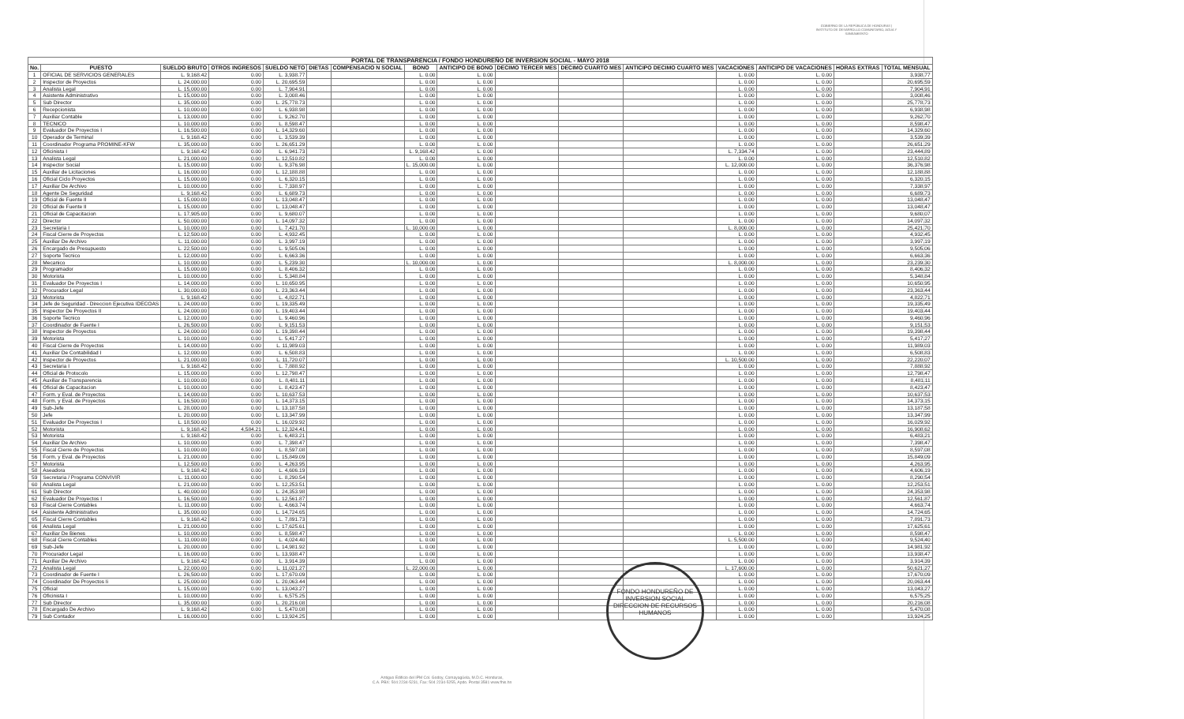GOBIERNO DE LA REPÚBLICA DE HONDURAS | INSTITUTO DE DESARROLLO COMUNITARIO, AGUA Y SANEAMIENTO
| PORTAL DE TRANSPARENCIA / FONDO HONDUREÑO DE INVERSION SOCIAL - MAYO 2018 | | | | | | | | | | | | | | | |
| --- | --- | --- | --- | --- | --- | --- | --- | --- | --- | --- | --- | --- | --- | --- | --- |
| No. | PUESTO | SUELDO BRUTO | OTROS INGRESOS | SUELDO NETO | DIETAS | COMPENSACIO N SOCIAL | BONO | ANTICIPO DE BONO | DECIMO TERCER MES | DECIMO CUARTO MES | ANTICIPO DECIMO CUARTO MES | VACACIONES | ANTICIPO DE VACACIONES | HORAS EXTRAS | TOTAL MENSUAL |
| 1 | OFICIAL DE SERVICIOS GENERALES | L. 9,168.42 | 0.00 | L. 3,938.77 | | | L. 0.00 | L. 0.00 | | | | L. 0.00 | L. 0.00 | | 3,938.77 |
| 2 | Inspector de Proyectos | L. 24,000.00 | 0.00 | L. 20,695.59 | | | L. 0.00 | L. 0.00 | | | | L. 0.00 | L. 0.00 | | 20,695.59 |
| 3 | Analista Legal | L. 15,000.00 | 0.00 | L. 7,904.91 | | | L. 0.00 | L. 0.00 | | | | L. 0.00 | L. 0.00 | | 7,904.91 |
| 4 | Asistente Administrativo | L. 15,000.00 | 0.00 | L. 3,008.46 | | | L. 0.00 | L. 0.00 | | | | L. 0.00 | L. 0.00 | | 3,008.46 |
| 5 | Sub Director | L. 35,000.00 | 0.00 | L. 25,778.73 | | | L. 0.00 | L. 0.00 | | | | L. 0.00 | L. 0.00 | | 25,778.73 |
| 6 | Recepcionista | L. 10,000.00 | 0.00 | L. 6,938.98 | | | L. 0.00 | L. 0.00 | | | | L. 0.00 | L. 0.00 | | 6,938.98 |
| 7 | Auxiliar Contable | L. 13,000.00 | 0.00 | L. 9,262.70 | | | L. 0.00 | L. 0.00 | | | | L. 0.00 | L. 0.00 | | 9,262.70 |
| 8 | TECNICO | L. 10,000.00 | 0.00 | L. 8,598.47 | | | L. 0.00 | L. 0.00 | | | | L. 0.00 | L. 0.00 | | 8,598.47 |
| 9 | Evaluador De Proyectos I | L. 16,500.00 | 0.00 | L. 14,329.60 | | | L. 0.00 | L. 0.00 | | | | L. 0.00 | L. 0.00 | | 14,329.60 |
| 10 | Operador de Terminal | L. 9,168.42 | 0.00 | L. 3,539.39 | | | L. 0.00 | L. 0.00 | | | | L. 0.00 | L. 0.00 | | 3,539.39 |
| 11 | Coordinador Programa PROMINE-KFW | L. 35,000.00 | 0.00 | L. 26,651.29 | | | L. 0.00 | L. 0.00 | | | | L. 0.00 | L. 0.00 | | 26,651.29 |
| 12 | Oficinista I | L. 9,168.42 | 0.00 | L. 6,941.73 | | | L. 9,168.42 | L. 0.00 | | | | L. 7,334.74 | L. 0.00 | | 23,444.89 |
| 13 | Analista Legal | L. 21,000.00 | 0.00 | L. 12,510.82 | | | L. 0.00 | L. 0.00 | | | | L. 0.00 | L. 0.00 | | 12,510.82 |
| 14 | Inspector Social | L. 15,000.00 | 0.00 | L. 9,376.98 | | | L. 15,000.00 | L. 0.00 | | | | L. 12,000.00 | L. 0.00 | | 36,376.98 |
| 15 | Auxiliar de Licitaciones | L. 16,000.00 | 0.00 | L. 12,188.88 | | | L. 0.00 | L. 0.00 | | | | L. 0.00 | L. 0.00 | | 12,188.88 |
| 16 | Oficial Ciclo Proyectos | L. 15,000.00 | 0.00 | L. 6,320.15 | | | L. 0.00 | L. 0.00 | | | | L. 0.00 | L. 0.00 | | 6,320.15 |
| 17 | Auxiliar De Archivo | L. 10,000.00 | 0.00 | L. 7,338.97 | | | L. 0.00 | L. 0.00 | | | | L. 0.00 | L. 0.00 | | 7,338.97 |
| 18 | Agente De Seguridad | L. 9,168.42 | 0.00 | L. 6,689.73 | | | L. 0.00 | L. 0.00 | | | | L. 0.00 | L. 0.00 | | 6,689.73 |
| 19 | Oficial de Fuente II | L. 15,000.00 | 0.00 | L. 13,048.47 | | | L. 0.00 | L. 0.00 | | | | L. 0.00 | L. 0.00 | | 13,048.47 |
| 20 | Oficial de Fuente II | L. 15,000.00 | 0.00 | L. 13,048.47 | | | L. 0.00 | L. 0.00 | | | | L. 0.00 | L. 0.00 | | 13,048.47 |
| 21 | Oficial de Capacitacion | L. 17,905.00 | 0.00 | L. 9,680.07 | | | L. 0.00 | L. 0.00 | | | | L. 0.00 | L. 0.00 | | 9,680.07 |
| 22 | Director | L. 50,000.00 | 0.00 | L. 14,097.32 | | | L. 0.00 | L. 0.00 | | | | L. 0.00 | L. 0.00 | | 14,097.32 |
| 23 | Secretaria I | L. 10,000.00 | 0.00 | L. 7,421.70 | | | L. 10,000.00 | L. 0.00 | | | | L. 8,000.00 | L. 0.00 | | 25,421.70 |
| 24 | Fiscal Cierre de Proyectos | L. 12,500.00 | 0.00 | L. 4,932.45 | | | L. 0.00 | L. 0.00 | | | | L. 0.00 | L. 0.00 | | 4,932.45 |
| 25 | Auxiliar De Archivo | L. 11,000.00 | 0.00 | L. 3,997.19 | | | L. 0.00 | L. 0.00 | | | | L. 0.00 | L. 0.00 | | 3,997.19 |
| 26 | Encargado de Presupuesto | L. 22,500.00 | 0.00 | L. 9,505.06 | | | L. 0.00 | L. 0.00 | | | | L. 0.00 | L. 0.00 | | 9,505.06 |
| 27 | Soporte Tecnico | L. 12,000.00 | 0.00 | L. 6,663.36 | | | L. 0.00 | L. 0.00 | | | | L. 0.00 | L. 0.00 | | 6,663.36 |
| 28 | Mecanico | L. 10,000.00 | 0.00 | L. 5,239.30 | | | L. 10,000.00 | L. 0.00 | | | | L. 8,000.00 | L. 0.00 | | 23,239.30 |
| 29 | Programador | L. 15,000.00 | 0.00 | L. 8,406.32 | | | L. 0.00 | L. 0.00 | | | | L. 0.00 | L. 0.00 | | 8,406.32 |
| 30 | Motorista | L. 10,000.00 | 0.00 | L. 5,348.84 | | | L. 0.00 | L. 0.00 | | | | L. 0.00 | L. 0.00 | | 5,348.84 |
| 31 | Evaluador De Proyectos I | L. 14,000.00 | 0.00 | L. 10,650.95 | | | L. 0.00 | L. 0.00 | | | | L. 0.00 | L. 0.00 | | 10,650.95 |
| 32 | Procurador Legal | L. 30,000.00 | 0.00 | L. 23,363.44 | | | L. 0.00 | L. 0.00 | | | | L. 0.00 | L. 0.00 | | 23,363.44 |
| 33 | Motorista | L. 9,168.42 | 0.00 | L. 4,822.71 | | | L. 0.00 | L. 0.00 | | | | L. 0.00 | L. 0.00 | | 4,822.71 |
| 34 | Jefe de Seguridad - Direccion Ejecutiva IDECOAS | L. 24,000.00 | 0.00 | L. 19,335.49 | | | L. 0.00 | L. 0.00 | | | | L. 0.00 | L. 0.00 | | 19,335.49 |
| 35 | Inspector De Proyectos II | L. 24,000.00 | 0.00 | L. 19,403.44 | | | L. 0.00 | L. 0.00 | | | | L. 0.00 | L. 0.00 | | 19,403.44 |
| 36 | Soporte Tecnico | L. 12,000.00 | 0.00 | L. 9,460.96 | | | L. 0.00 | L. 0.00 | | | | L. 0.00 | L. 0.00 | | 9,460.96 |
| 37 | Coordinador de Fuente I | L. 26,500.00 | 0.00 | L. 9,151.53 | | | L. 0.00 | L. 0.00 | | | | L. 0.00 | L. 0.00 | | 9,151.53 |
| 38 | Inspector de Proyectos | L. 24,000.00 | 0.00 | L. 19,398.44 | | | L. 0.00 | L. 0.00 | | | | L. 0.00 | L. 0.00 | | 19,398.44 |
| 39 | Motorista | L. 10,000.00 | 0.00 | L. 5,417.27 | | | L. 0.00 | L. 0.00 | | | | L. 0.00 | L. 0.00 | | 5,417.27 |
| 40 | Fiscal Cierre de Proyectos | L. 14,000.00 | 0.00 | L. 11,989.03 | | | L. 0.00 | L. 0.00 | | | | L. 0.00 | L. 0.00 | | 11,989.03 |
| 41 | Auxiliar De Contabilidad I | L. 12,000.00 | 0.00 | L. 6,508.83 | | | L. 0.00 | L. 0.00 | | | | L. 0.00 | L. 0.00 | | 6,508.83 |
| 42 | Inspector de Proyectos | L. 21,000.00 | 0.00 | L. 11,720.07 | | | L. 0.00 | L. 0.00 | | | | L. 10,500.00 | L. 0.00 | | 22,220.07 |
| 43 | Secretaria I | L. 9,168.42 | 0.00 | L. 7,888.92 | | | L. 0.00 | L. 0.00 | | | | L. 0.00 | L. 0.00 | | 7,888.92 |
| 44 | Oficial de Protocolo | L. 15,000.00 | 0.00 | L. 12,798.47 | | | L. 0.00 | L. 0.00 | | | | L. 0.00 | L. 0.00 | | 12,798.47 |
| 45 | Auxiliar de Transparencia | L. 10,000.00 | 0.00 | L. 8,481.11 | | | L. 0.00 | L. 0.00 | | | | L. 0.00 | L. 0.00 | | 8,481.11 |
| 46 | Oficial de Capacitacion | L. 10,000.00 | 0.00 | L. 8,423.47 | | | L. 0.00 | L. 0.00 | | | | L. 0.00 | L. 0.00 | | 8,423.47 |
| 47 | Form. y Eval. de Proyectos | L. 14,000.00 | 0.00 | L. 10,637.53 | | | L. 0.00 | L. 0.00 | | | | L. 0.00 | L. 0.00 | | 10,637.53 |
| 48 | Form. y Eval. de Proyectos | L. 16,500.00 | 0.00 | L. 14,373.15 | | | L. 0.00 | L. 0.00 | | | | L. 0.00 | L. 0.00 | | 14,373.15 |
| 49 | Sub-Jefe | L. 28,000.00 | 0.00 | L. 13,187.58 | | | L. 0.00 | L. 0.00 | | | | L. 0.00 | L. 0.00 | | 13,187.58 |
| 50 | Jefe | L. 20,000.00 | 0.00 | L. 13,347.99 | | | L. 0.00 | L. 0.00 | | | | L. 0.00 | L. 0.00 | | 13,347.99 |
| 51 | Evaluador De Proyectos I | L. 18,500.00 | 0.00 | L. 16,029.92 | | | L. 0.00 | L. 0.00 | | | | L. 0.00 | L. 0.00 | | 16,029.92 |
| 52 | Motorista | L. 9,168.42 | 4,584.21 | L. 12,324.41 | | | L. 0.00 | L. 0.00 | | | | L. 0.00 | L. 0.00 | | 16,908.62 |
| 53 | Motorista | L. 9,168.42 | 0.00 | L. 6,483.21 | | | L. 0.00 | L. 0.00 | | | | L. 0.00 | L. 0.00 | | 6,483.21 |
| 54 | Auxiliar De Archivo | L. 10,000.00 | 0.00 | L. 7,398.47 | | | L. 0.00 | L. 0.00 | | | | L. 0.00 | L. 0.00 | | 7,398.47 |
| 55 | Fiscal Cierre de Proyectos | L. 10,000.00 | 0.00 | L. 8,597.08 | | | L. 0.00 | L. 0.00 | | | | L. 0.00 | L. 0.00 | | 8,597.08 |
| 56 | Form. y Eval. de Proyectos | L. 21,000.00 | 0.00 | L. 15,849.09 | | | L. 0.00 | L. 0.00 | | | | L. 0.00 | L. 0.00 | | 15,849.09 |
| 57 | Motorista | L. 12,500.00 | 0.00 | L. 4,263.95 | | | L. 0.00 | L. 0.00 | | | | L. 0.00 | L. 0.00 | | 4,263.95 |
| 58 | Aseadora | L. 9,168.42 | 0.00 | L. 4,606.19 | | | L. 0.00 | L. 0.00 | | | | L. 0.00 | L. 0.00 | | 4,606.19 |
| 59 | Secretaria / Programa CONVIVIR | L. 11,000.00 | 0.00 | L. 8,290.54 | | | L. 0.00 | L. 0.00 | | | | L. 0.00 | L. 0.00 | | 8,290.54 |
| 60 | Analista Legal | L. 21,000.00 | 0.00 | L. 12,253.51 | | | L. 0.00 | L. 0.00 | | | | L. 0.00 | L. 0.00 | | 12,253.51 |
| 61 | Sub Director | L. 40,000.00 | 0.00 | L. 24,353.98 | | | L. 0.00 | L. 0.00 | | | | L. 0.00 | L. 0.00 | | 24,353.98 |
| 62 | Evaluador De Proyectos I | L. 16,500.00 | 0.00 | L. 12,561.87 | | | L. 0.00 | L. 0.00 | | | | L. 0.00 | L. 0.00 | | 12,561.87 |
| 63 | Fiscal Cierre Contables | L. 11,000.00 | 0.00 | L. 4,663.74 | | | L. 0.00 | L. 0.00 | | | | L. 0.00 | L. 0.00 | | 4,663.74 |
| 64 | Asistente Administrativo | L. 35,000.00 | 0.00 | L. 14,724.65 | | | L. 0.00 | L. 0.00 | | | | L. 0.00 | L. 0.00 | | 14,724.65 |
| 65 | Fiscal Cierre Contables | L. 9,168.42 | 0.00 | L. 7,891.73 | | | L. 0.00 | L. 0.00 | | | | L. 0.00 | L. 0.00 | | 7,891.73 |
| 66 | Analista Legal | L. 21,000.00 | 0.00 | L. 17,625.61 | | | L. 0.00 | L. 0.00 | | | | L. 0.00 | L. 0.00 | | 17,625.61 |
| 67 | Auxiliar De Bienes | L. 10,000.00 | 0.00 | L. 8,598.47 | | | L. 0.00 | L. 0.00 | | | | L. 0.00 | L. 0.00 | | 8,598.47 |
| 68 | Fiscal Cierre Contables | L. 11,000.00 | 0.00 | L. 4,024.40 | | | L. 0.00 | L. 0.00 | | | | L. 5,500.00 | L. 0.00 | | 9,524.40 |
| 69 | Sub-Jefe | L. 20,000.00 | 0.00 | L. 14,981.92 | | | L. 0.00 | L. 0.00 | | | | L. 0.00 | L. 0.00 | | 14,981.92 |
| 70 | Procurador Legal | L. 16,000.00 | 0.00 | L. 13,938.47 | | | L. 0.00 | L. 0.00 | | | | L. 0.00 | L. 0.00 | | 13,938.47 |
| 71 | Auxiliar De Archivo | L. 9,168.42 | 0.00 | L. 3,914.39 | | | L. 0.00 | L. 0.00 | | | | L. 0.00 | L. 0.00 | | 3,914.39 |
| 72 | Analista Legal | L. 22,000.00 | 0.00 | L. 11,021.27 | | | L. 22,000.00 | L. 0.00 | | | | L. 17,600.00 | L. 0.00 | | 50,621.27 |
| 73 | Coordinador de Fuente I | L. 26,500.00 | 0.00 | L. 17,670.09 | | | L. 0.00 | L. 0.00 | | | | L. 0.00 | L. 0.00 | | 17,670.09 |
| 74 | Coordinador De Proyectos Ii | L. 25,000.00 | 0.00 | L. 20,063.44 | | | L. 0.00 | L. 0.00 | | | | L. 0.00 | L. 0.00 | | 20,063.44 |
| 75 | Oficial | L. 15,000.00 | 0.00 | L. 13,043.27 | | | L. 0.00 | L. 0.00 | | | | L. 0.00 | L. 0.00 | | 13,043.27 |
| 76 | Oficinista I | L. 10,000.00 | 0.00 | L. 6,575.25 | | | L. 0.00 | L. 0.00 | | | | L. 0.00 | L. 0.00 | | 6,575.25 |
| 77 | Sub Director | L. 35,000.00 | 0.00 | L. 20,216.08 | | | L. 0.00 | L. 0.00 | | | | L. 0.00 | L. 0.00 | | 20,216.08 |
| 78 | Encargado De Archivo | L. 9,168.42 | 0.00 | L. 5,470.08 | | | L. 0.00 | L. 0.00 | | | | L. 0.00 | L. 0.00 | | 5,470.08 |
| 79 | Sub Contador | L. 16,000.00 | 0.00 | L. 13,924.25 | | | L. 0.00 | L. 0.00 | | | | L. 0.00 | L. 0.00 | | 13,924.25 |
FONDO HONDUREÑO DE INVERSION SOCIAL
DIRECCION DE RECURSOS HUMANOS
Antiguo Edificio del IPM Col. Godoy, Comayagüela, M.D.C. Honduras,
C.A. PBX: 504 2234-5231, Fax: 504 2234-5255, Apdo. Postal 3581 www.fhis.hn